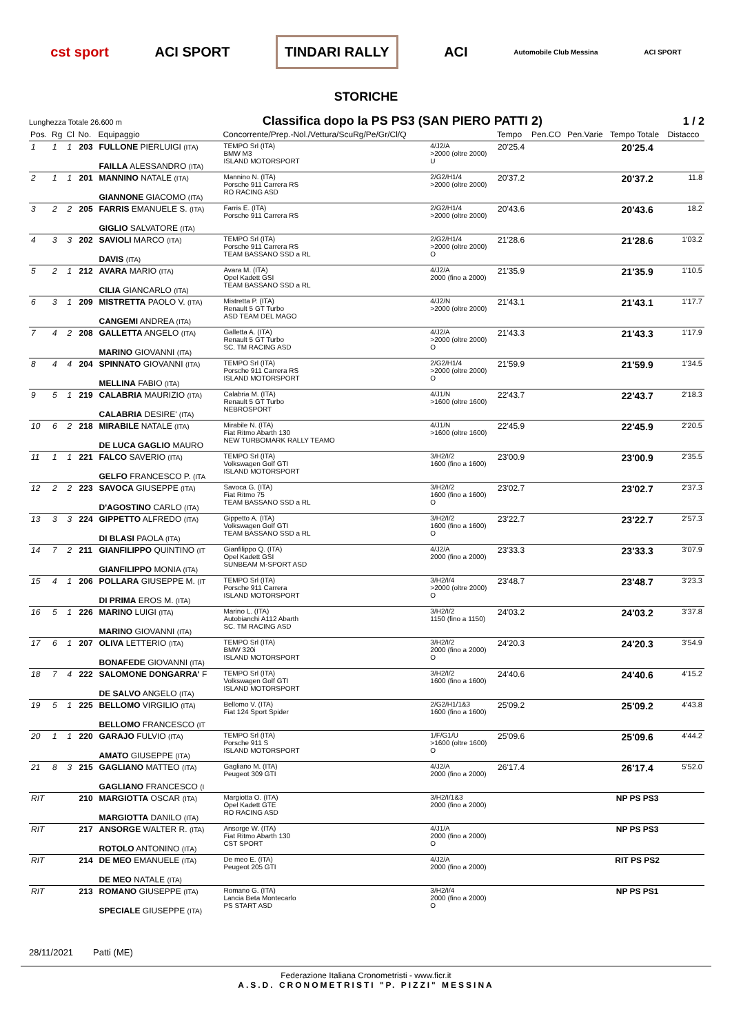cst sport ACI SPORT TINDARI RALLY ACI Automobile Club Messina ACI SPORT
STORICHE
Lunghezza Totale 26.600 m
Classifica dopo la PS PS3 (SAN PIERO PATTI 2)
1 / 2
| Pos. | Rg | Cl | No. | Equipaggio | Concorrente/Prep.-Nol./Vettura/ScuRg/Pe/Gr/Cl/Q | | Tempo | Pen.CO | Pen.Varie | Tempo Totale | Distacco |
| --- | --- | --- | --- | --- | --- | --- | --- | --- | --- | --- | --- |
| 1 | 1 | 1 | 203 | FULLONE PIERLUIGI (ITA) FAILLA ALESSANDRO (ITA) | TEMPO Srl (ITA) BMW M3 ISLAND MOTORSPORT | 4/J2/A >2000 (oltre 2000) U | 20'25.4 | | | 20'25.4 | |
| 2 | 1 | 1 | 201 | MANNINO NATALE (ITA) GIANNONE GIACOMO (ITA) | Mannino N. (ITA) Porsche 911 Carrera RS RO RACING ASD | 2/G2/H1/4 >2000 (oltre 2000) | 20'37.2 | | | 20'37.2 | 11.8 |
| 3 | 2 | 2 | 205 | FARRIS EMANUELE S. (ITA) GIGLIO SALVATORE (ITA) | Farris E. (ITA) Porsche 911 Carrera RS | 2/G2/H1/4 >2000 (oltre 2000) | 20'43.6 | | | 20'43.6 | 18.2 |
| 4 | 3 | 3 | 202 | SAVIOLI MARCO (ITA) DAVIS (ITA) | TEMPO Srl (ITA) Porsche 911 Carrera RS TEAM BASSANO SSD a RL | 2/G2/H1/4 >2000 (oltre 2000) O | 21'28.6 | | | 21'28.6 | 1'03.2 |
| 5 | 2 | 1 | 212 | AVARA MARIO (ITA) CILIA GIANCARLO (ITA) | Avara M. (ITA) Opel Kadett GSI TEAM BASSANO SSD a RL | 4/J2/A 2000 (fino a 2000) | 21'35.9 | | | 21'35.9 | 1'10.5 |
| 6 | 3 | 1 | 209 | MISTRETTA PAOLO V. (ITA) CANGEMI ANDREA (ITA) | Mistretta P. (ITA) Renault 5 GT Turbo ASD TEAM DEL MAGO | 4/J2/N >2000 (oltre 2000) | 21'43.1 | | | 21'43.1 | 1'17.7 |
| 7 | 4 | 2 | 208 | GALLETTA ANGELO (ITA) MARINO GIOVANNI (ITA) | Galletta A. (ITA) Renault 5 GT Turbo SC. TM RACING ASD | 4/J2/A >2000 (oltre 2000) O | 21'43.3 | | | 21'43.3 | 1'17.9 |
| 8 | 4 | 4 | 204 | SPINNATO GIOVANNI (ITA) MELLINA FABIO (ITA) | TEMPO Srl (ITA) Porsche 911 Carrera RS ISLAND MOTORSPORT | 2/G2/H1/4 >2000 (oltre 2000) O | 21'59.9 | | | 21'59.9 | 1'34.5 |
| 9 | 5 | 1 | 219 | CALABRIA MAURIZIO (ITA) CALABRIA DESIRE' (ITA) | Calabria M. (ITA) Renault 5 GT Turbo NEBROSPORT | 4/J1/N >1600 (oltre 1600) | 22'43.7 | | | 22'43.7 | 2'18.3 |
| 10 | 6 | 2 | 218 | MIRABILE NATALE (ITA) DE LUCA GAGLIO MAURO | Mirabile N. (ITA) Fiat Ritmo Abarth 130 NEW TURBOMARK RALLY TEAMO | 4/J1/N >1600 (oltre 1600) | 22'45.9 | | | 22'45.9 | 2'20.5 |
| 11 | 1 | 1 | 221 | FALCO SAVERIO (ITA) GELFO FRANCESCO P. (ITA | TEMPO Srl (ITA) Volkswagen Golf GTI ISLAND MOTORSPORT | 3/H2/I/2 1600 (fino a 1600) | 23'00.9 | | | 23'00.9 | 2'35.5 |
| 12 | 2 | 2 | 223 | SAVOCA GIUSEPPE (ITA) D'AGOSTINO CARLO (ITA) | Savoca G. (ITA) Fiat Ritmo 75 TEAM BASSANO SSD a RL | 3/H2/I/2 1600 (fino a 1600) O | 23'02.7 | | | 23'02.7 | 2'37.3 |
| 13 | 3 | 3 | 224 | GIPPETTO ALFREDO (ITA) DI BLASI PAOLA (ITA) | Gippetto A. (ITA) Volkswagen Golf GTI TEAM BASSANO SSD a RL | 3/H2/I/2 1600 (fino a 1600) O | 23'22.7 | | | 23'22.7 | 2'57.3 |
| 14 | 7 | 2 | 211 | GIANFILIPPO QUINTINO (IT GIANFILIPPO MONIA (ITA) | Gianfilippo Q. (ITA) Opel Kadett GSI SUNBEAM M-SPORT ASD | 4/J2/A 2000 (fino a 2000) | 23'33.3 | | | 23'33.3 | 3'07.9 |
| 15 | 4 | 1 | 206 | POLLARA GIUSEPPE M. (IT DI PRIMA EROS M. (ITA) | TEMPO Srl (ITA) Porsche 911 Carrera ISLAND MOTORSPORT | 3/H2/I/4 >2000 (oltre 2000) O | 23'48.7 | | | 23'48.7 | 3'23.3 |
| 16 | 5 | 1 | 226 | MARINO LUIGI (ITA) MARINO GIOVANNI (ITA) | Marino L. (ITA) Autobianchi A112 Abarth SC. TM RACING ASD | 3/H2/I/2 1150 (fino a 1150) | 24'03.2 | | | 24'03.2 | 3'37.8 |
| 17 | 6 | 1 | 207 | OLIVA LETTERIO (ITA) BONAFEDE GIOVANNI (ITA) | TEMPO Srl (ITA) BMW 320i ISLAND MOTORSPORT | 3/H2/I/2 2000 (fino a 2000) O | 24'20.3 | | | 24'20.3 | 3'54.9 |
| 18 | 7 | 4 | 222 | SALOMONE DONGARRA' F DE SALVO ANGELO (ITA) | TEMPO Srl (ITA) Volkswagen Golf GTI ISLAND MOTORSPORT | 3/H2/I/2 1600 (fino a 1600) | 24'40.6 | | | 24'40.6 | 4'15.2 |
| 19 | 5 | 1 | 225 | BELLOMO VIRGILIO (ITA) BELLOMO FRANCESCO (IT | Bellomo V. (ITA) Fiat 124 Sport Spider | 2/G2/H1/1&3 1600 (fino a 1600) | 25'09.2 | | | 25'09.2 | 4'43.8 |
| 20 | 1 | 1 | 220 | GARAJO FULVIO (ITA) AMATO GIUSEPPE (ITA) | TEMPO Srl (ITA) Porsche 911 S ISLAND MOTORSPORT | 1/F/G1/U >1600 (oltre 1600) O | 25'09.6 | | | 25'09.6 | 4'44.2 |
| 21 | 8 | 3 | 215 | GAGLIANO MATTEO (ITA) GAGLIANO FRANCESCO (I | Gagliano M. (ITA) Peugeot 309 GTI | 4/J2/A 2000 (fino a 2000) | 26'17.4 | | | 26'17.4 | 5'52.0 |
| RIT | | | 210 | MARGIOTTA OSCAR (ITA) MARGIOTTA DANILO (ITA) | Margiotta O. (ITA) Opel Kadett GTE RO RACING ASD | 3/H2/I/1&3 2000 (fino a 2000) | | | | NP PS PS3 | |
| RIT | | | 217 | ANSORGE WALTER R. (ITA) ROTOLO ANTONINO (ITA) | Ansorge W. (ITA) Fiat Ritmo Abarth 130 CST SPORT | 4/J1/A 2000 (fino a 2000) O | | | | NP PS PS3 | |
| RIT | | | 214 | DE MEO EMANUELE (ITA) DE MEO NATALE (ITA) | De meo E. (ITA) Peugeot 205 GTI | 4/J2/A 2000 (fino a 2000) | | | | RIT PS PS2 | |
| RIT | | | 213 | ROMANO GIUSEPPE (ITA) SPECIALE GIUSEPPE (ITA) | Romano G. (ITA) Lancia Beta Montecarlo PS START ASD | 3/H2/I/4 2000 (fino a 2000) O | | | | NP PS PS1 | |
28/11/2021 Patti (ME)
Federazione Italiana Cronometristi - www.ficr.it
A.S.D. CRONOMETRISTI "P. PIZZI" MESSINA